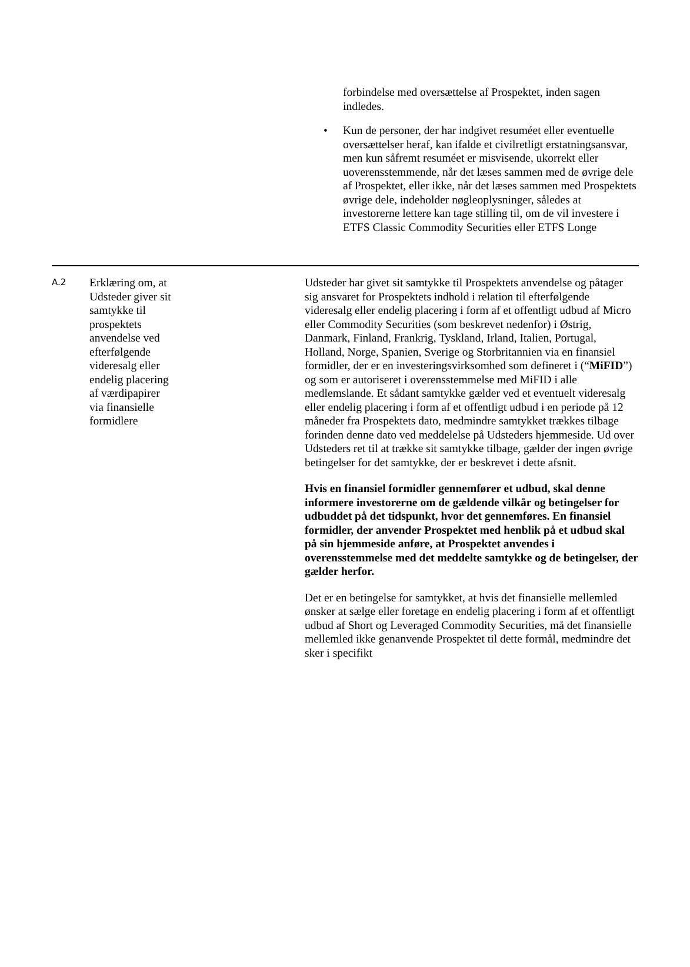forbindelse med oversættelse af Prospektet, inden sagen indledes.
• Kun de personer, der har indgivet resuméet eller eventuelle oversættelser heraf, kan ifalde et civilretligt erstatningsansvar, men kun såfremt resuméet er misvisende, ukorrekt eller uoverensstemmende, når det læses sammen med de øvrige dele af Prospektet, eller ikke, når det læses sammen med Prospektets øvrige dele, indeholder nøgleoplysninger, således at investorerne lettere kan tage stilling til, om de vil investere i ETFS Classic Commodity Securities eller ETFS Longe
| A.2 | Erklæring om, at Udsteder giver sit samtykke til prospektets anvendelse ved efterfølgende videresalg eller endelig placering af værdipapirer via finansielle formidlere | Udsteder har givet sit samtykke til Prospektets anvendelse og påtager sig ansvaret for Prospektets indhold i relation til efterfølgende videresalg eller endelig placering i form af et offentligt udbud af Micro eller Commodity Securities (som beskrevet nedenfor) i Østrig, Danmark, Finland, Frankrig, Tyskland, Irland, Italien, Portugal, Holland, Norge, Spanien, Sverige og Storbritannien via en finansiel formidler, der er en investeringsvirksomhed som defineret i (“ MiFID ”) og som er autoriseret i overensstemmelse med MiFID i alle medlemslande. Et sådant samtykke gælder ved et eventuelt videresalg eller endelig placering i form af et offentligt udbud i en periode på 12 måneder fra Prospektets dato, medmindre samtykket trækkes tilbage forinden denne dato ved meddelelse på Udsteders hjemmeside. Ud over Udsteders ret til at trække sit samtykke tilbage, gælder der ingen øvrige betingelser for det samtykke, der er beskrevet i dette afsnit. Hvis en finansiel formidler gennemfører et udbud, skal denne informere investorerne om de gældende vilkår og betingelser for udbuddet på det tidspunkt, hvor det gennemføres. En finansiel formidler, der anvender Prospektet med henblik på et udbud skal på sin hjemmeside anføre, at Prospektet anvendes i overensstemmelse med det meddelte samtykke og de betingelser, der gælder herfor. Det er en betingelse for samtykket, at hvis det finansielle mellemled ønsker at sælge eller foretage en endelig placering i form af et offentligt udbud af Short og Leveraged Commodity Securities, må det finansielle mellemled ikke genanvende Prospektet til dette formål, medmindre det sker i specifikt |